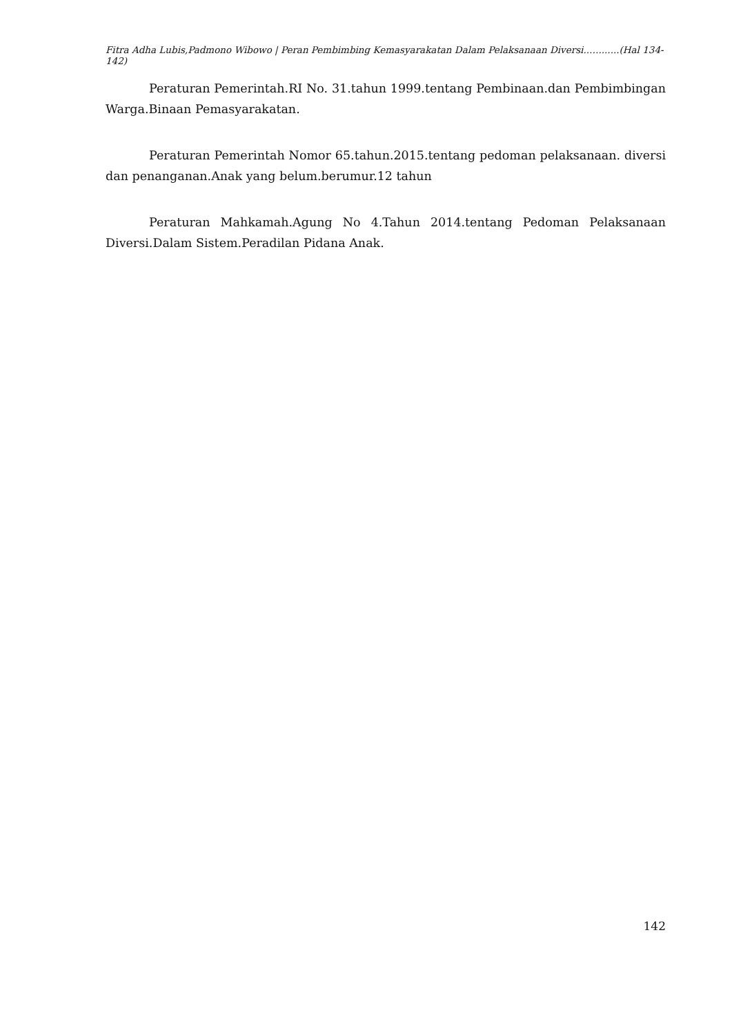Fitra Adha Lubis,Padmono Wibowo | Peran Pembimbing Kemasyarakatan Dalam Pelaksanaan Diversi..….......(Hal 134-142)
Peraturan Pemerintah.RI No. 31.tahun 1999.tentang Pembinaan.dan Pembimbingan Warga.Binaan Pemasyarakatan.
Peraturan Pemerintah Nomor 65.tahun.2015.tentang pedoman pelaksanaan. diversi dan penanganan.Anak yang belum.berumur.12 tahun
Peraturan Mahkamah.Agung No 4.Tahun 2014.tentang Pedoman Pelaksanaan Diversi.Dalam Sistem.Peradilan Pidana Anak.
142